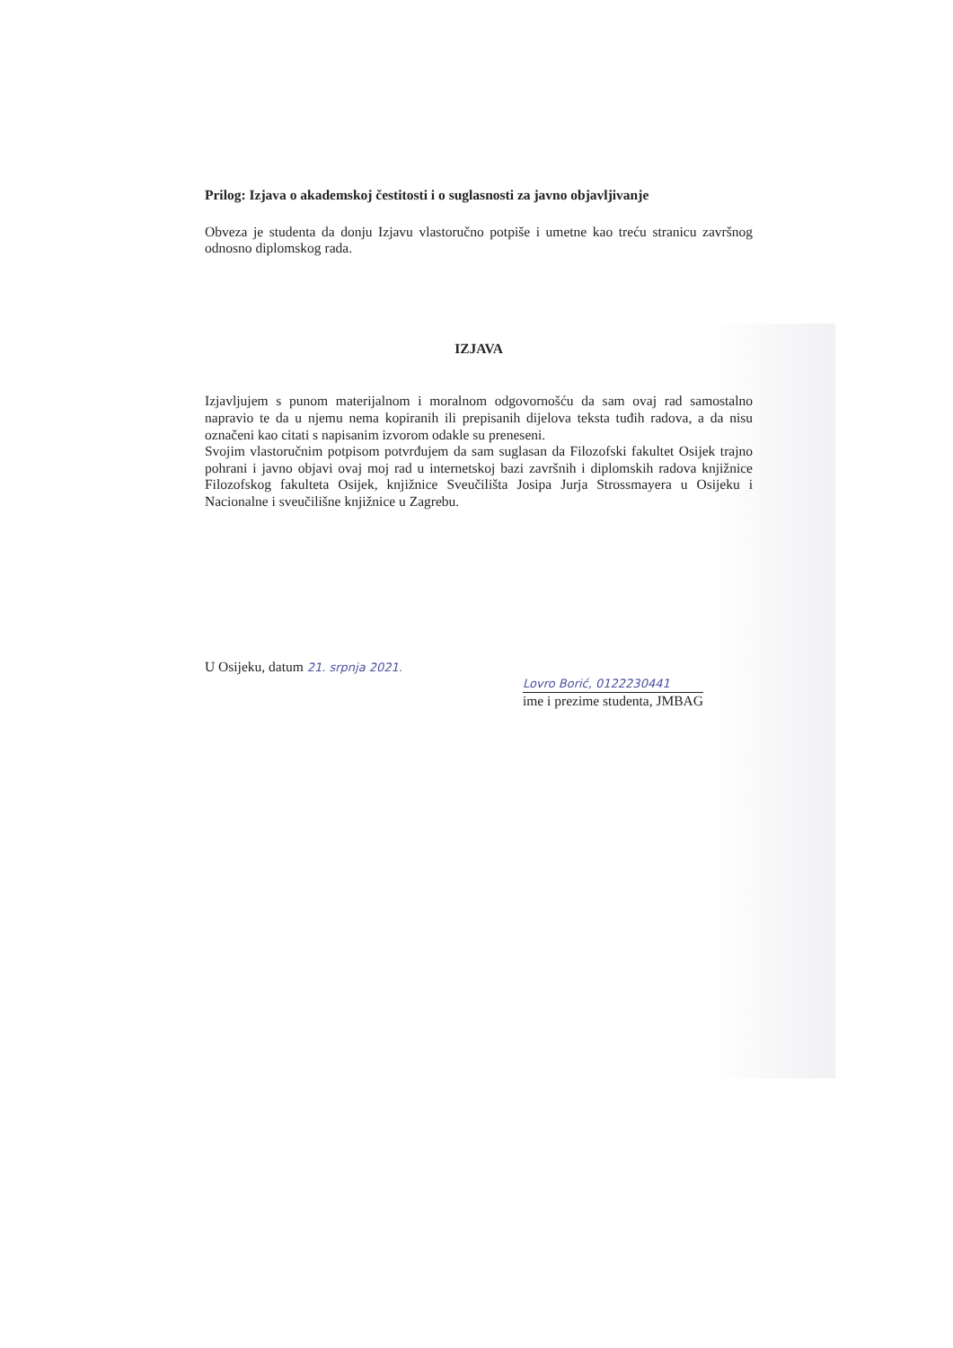Prilog: Izjava o akademskoj čestitosti i o suglasnosti za javno objavljivanje
Obveza je studenta da donju Izjavu vlastoručno potpiše i umetne kao treću stranicu završnog odnosno diplomskog rada.
IZJAVA
Izjavljujem s punom materijalnom i moralnom odgovornošću da sam ovaj rad samostalno napravio te da u njemu nema kopiranih ili prepisanih dijelova teksta tuđih radova, a da nisu označeni kao citati s napisanim izvorom odakle su preneseni.
Svojim vlastoručnim potpisom potvrđujem da sam suglasan da Filozofski fakultet Osijek trajno pohrani i javno objavi ovaj moj rad u internetskoj bazi završnih i diplomskih radova knjižnice Filozofskog fakulteta Osijek, knjižnice Sveučilišta Josipa Jurja Strossmayera u Osijeku i Nacionalne i sveučilišne knjižnice u Zagrebu.
U Osijeku, datum 21. srpnja 2021.
Lovro Borić, 0122230441
ime i prezime studenta, JMBAG